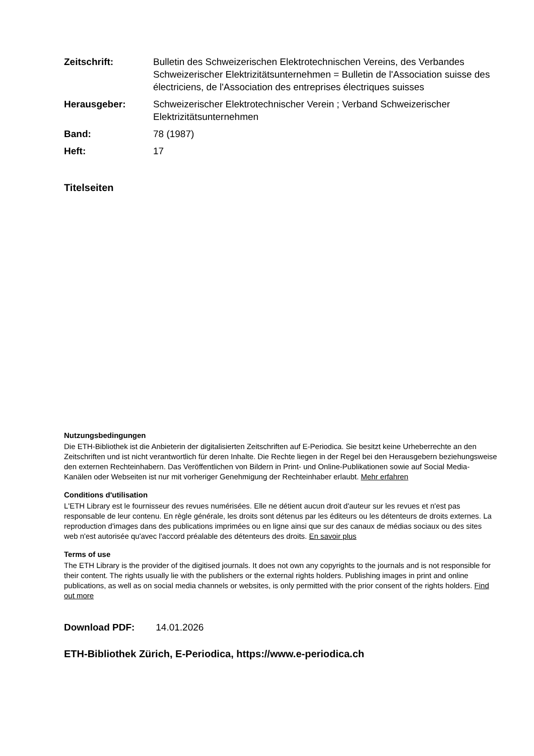| Zeitschrift: | Bulletin des Schweizerischen Elektrotechnischen Vereins, des Verbandes Schweizerischer Elektrizitätsunternehmen = Bulletin de l'Association suisse des électriciens, de l'Association des entreprises électriques suisses |
| Herausgeber: | Schweizerischer Elektrotechnischer Verein ; Verband Schweizerischer Elektrizitätsunternehmen |
| Band: | 78 (1987) |
| Heft: | 17 |
Titelseiten
Nutzungsbedingungen
Die ETH-Bibliothek ist die Anbieterin der digitalisierten Zeitschriften auf E-Periodica. Sie besitzt keine Urheberrechte an den Zeitschriften und ist nicht verantwortlich für deren Inhalte. Die Rechte liegen in der Regel bei den Herausgebern beziehungsweise den externen Rechteinhabern. Das Veröffentlichen von Bildern in Print- und Online-Publikationen sowie auf Social Media-Kanälen oder Webseiten ist nur mit vorheriger Genehmigung der Rechteinhaber erlaubt. Mehr erfahren
Conditions d'utilisation
L'ETH Library est le fournisseur des revues numérisées. Elle ne détient aucun droit d'auteur sur les revues et n'est pas responsable de leur contenu. En règle générale, les droits sont détenus par les éditeurs ou les détenteurs de droits externes. La reproduction d'images dans des publications imprimées ou en ligne ainsi que sur des canaux de médias sociaux ou des sites web n'est autorisée qu'avec l'accord préalable des détenteurs des droits. En savoir plus
Terms of use
The ETH Library is the provider of the digitised journals. It does not own any copyrights to the journals and is not responsible for their content. The rights usually lie with the publishers or the external rights holders. Publishing images in print and online publications, as well as on social media channels or websites, is only permitted with the prior consent of the rights holders. Find out more
Download PDF: 14.01.2026
ETH-Bibliothek Zürich, E-Periodica, https://www.e-periodica.ch